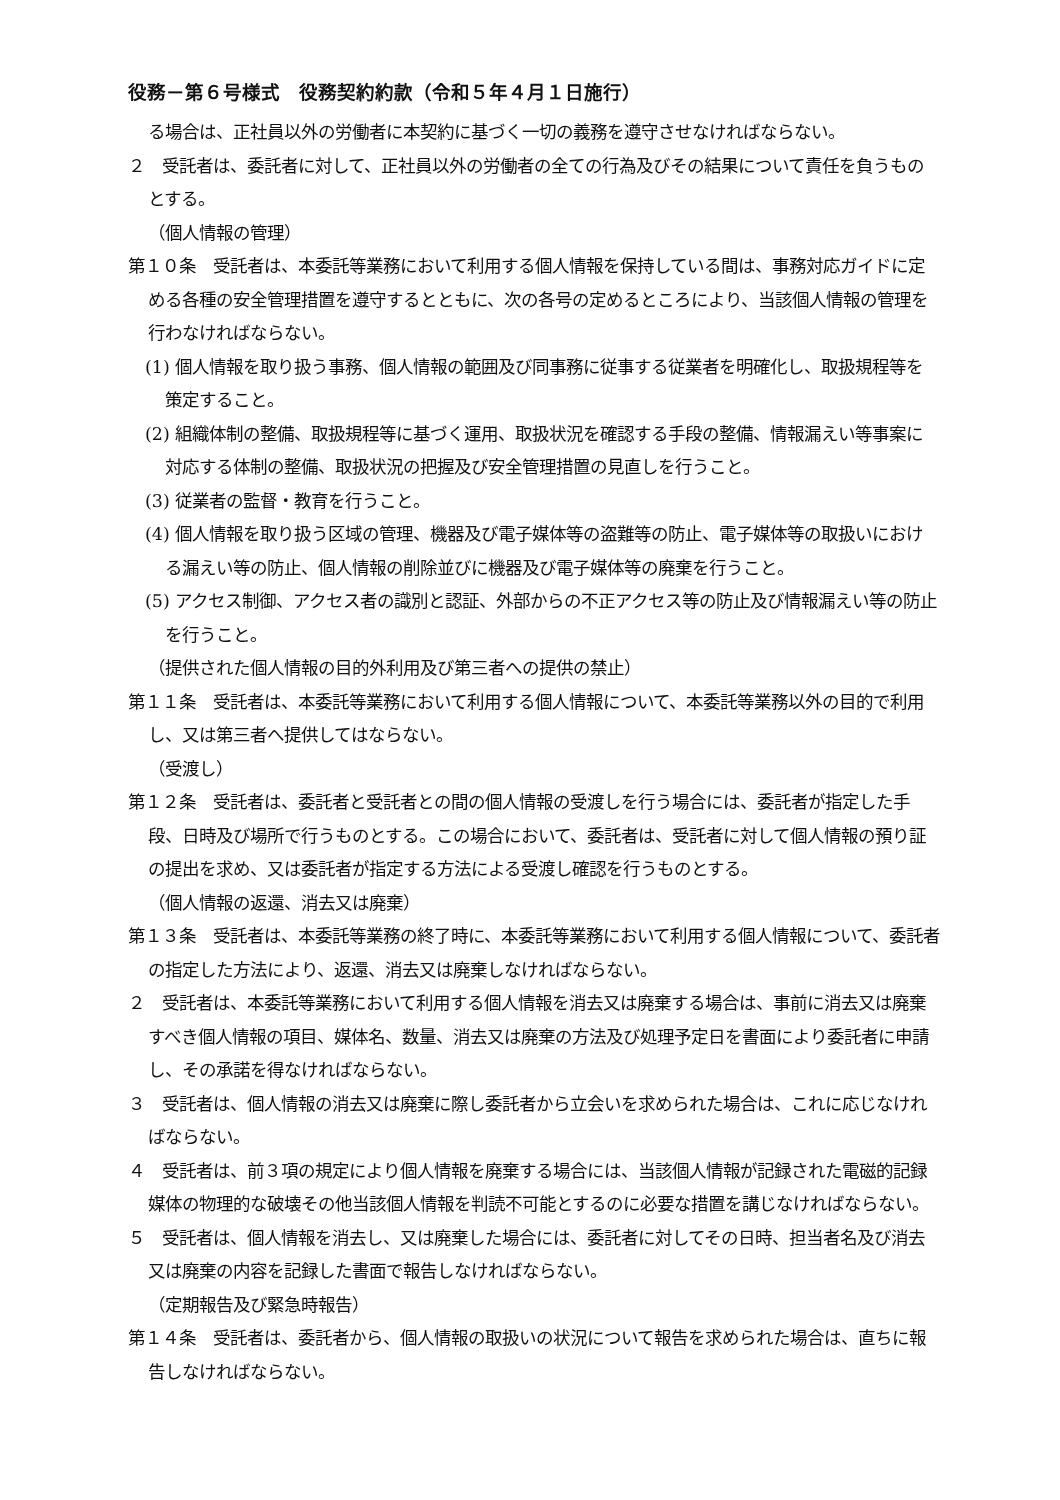役務－第６号様式　役務契約約款（令和５年４月１日施行）
る場合は、正社員以外の労働者に本契約に基づく一切の義務を遵守させなければならない。
２　受託者は、委託者に対して、正社員以外の労働者の全ての行為及びその結果について責任を負うものとする。
（個人情報の管理）
第１０条　受託者は、本委託等業務において利用する個人情報を保持している間は、事務対応ガイドに定める各種の安全管理措置を遵守するとともに、次の各号の定めるところにより、当該個人情報の管理を行わなければならない。
(1) 個人情報を取り扱う事務、個人情報の範囲及び同事務に従事する従業者を明確化し、取扱規程等を策定すること。
(2) 組織体制の整備、取扱規程等に基づく運用、取扱状況を確認する手段の整備、情報漏えい等事案に対応する体制の整備、取扱状況の把握及び安全管理措置の見直しを行うこと。
(3) 従業者の監督・教育を行うこと。
(4) 個人情報を取り扱う区域の管理、機器及び電子媒体等の盗難等の防止、電子媒体等の取扱いにおける漏えい等の防止、個人情報の削除並びに機器及び電子媒体等の廃棄を行うこと。
(5) アクセス制御、アクセス者の識別と認証、外部からの不正アクセス等の防止及び情報漏えい等の防止を行うこと。
（提供された個人情報の目的外利用及び第三者への提供の禁止）
第１１条　受託者は、本委託等業務において利用する個人情報について、本委託等業務以外の目的で利用し、又は第三者へ提供してはならない。
（受渡し）
第１２条　受託者は、委託者と受託者との間の個人情報の受渡しを行う場合には、委託者が指定した手段、日時及び場所で行うものとする。この場合において、委託者は、受託者に対して個人情報の預り証の提出を求め、又は委託者が指定する方法による受渡し確認を行うものとする。
（個人情報の返還、消去又は廃棄）
第１３条　受託者は、本委託等業務の終了時に、本委託等業務において利用する個人情報について、委託者の指定した方法により、返還、消去又は廃棄しなければならない。
２　受託者は、本委託等業務において利用する個人情報を消去又は廃棄する場合は、事前に消去又は廃棄すべき個人情報の項目、媒体名、数量、消去又は廃棄の方法及び処理予定日を書面により委託者に申請し、その承諾を得なければならない。
３　受託者は、個人情報の消去又は廃棄に際し委託者から立会いを求められた場合は、これに応じなければならない。
４　受託者は、前３項の規定により個人情報を廃棄する場合には、当該個人情報が記録された電磁的記録媒体の物理的な破壊その他当該個人情報を判読不可能とするのに必要な措置を講じなければならない。
５　受託者は、個人情報を消去し、又は廃棄した場合には、委託者に対してその日時、担当者名及び消去又は廃棄の内容を記録した書面で報告しなければならない。
（定期報告及び緊急時報告）
第１４条　受託者は、委託者から、個人情報の取扱いの状況について報告を求められた場合は、直ちに報告しなければならない。